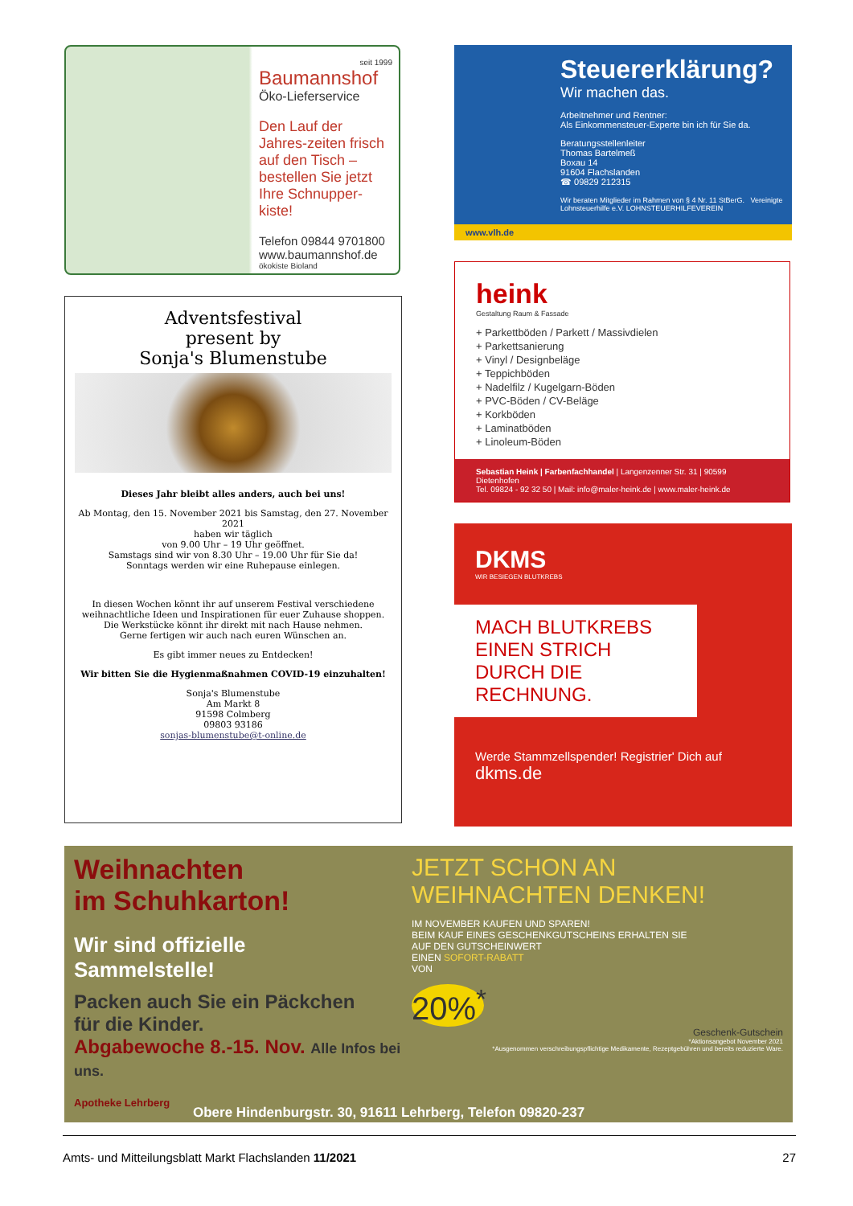seit 1999
Baumannshof
Öko-Lieferservice
Den Lauf der Jahres-zeiten frisch auf den Tisch – bestellen Sie jetzt Ihre Schnupper-kiste!
Telefon 09844 9701800
www.baumannshof.de
ökokiste Bioland
Adventsfestival
present by
Sonja's Blumenstube
Dieses Jahr bleibt alles anders, auch bei uns!
Ab Montag, den 15. November 2021 bis Samstag, den 27. November 2021
haben wir täglich
von 9.00 Uhr – 19 Uhr geöffnet.
Samstags sind wir von 8.30 Uhr – 19.00 Uhr für Sie da!
Sonntags werden wir eine Ruhepause einlegen.
In diesen Wochen könnt ihr auf unserem Festival verschiedene
weihnachtliche Ideen und Inspirationen für euer Zuhause shoppen.
Die Werkstücke könnt ihr direkt mit nach Hause nehmen.
Gerne fertigen wir auch nach euren Wünschen an.
Es gibt immer neues zu Entdecken!
Wir bitten Sie die Hygienmaßnahmen COVID-19 einzuhalten!
Sonja's Blumenstube
Am Markt 8
91598 Colmberg
09803 93186
sonjas-blumenstube@t-online.de
Steuererklärung?
Wir machen das.
Arbeitnehmer und Rentner:
Als Einkommensteuer-Experte bin ich für Sie da.
Beratungsstellenleiter
Thomas Bartelmeß
Boxau 14
91604 Flachslanden
☎ 09829 212315
Wir beraten Mitglieder im Rahmen von § 4 Nr. 11 StBerG. Vereinigte Lohnsteuerhilfe e.V. LOHNSTEUERHILFEVEREIN
www.vlh.de
heink
Gestaltung Raum & Fassade
+ Parkettböden / Parkett / Massivdielen
+ Parkettsanierung
+ Vinyl / Designbeläge
+ Teppichböden
+ Nadelfilz / Kugelgarn-Böden
+ PVC-Böden / CV-Beläge
+ Korkböden
+ Laminatböden
+ Linoleum-Böden
Sebastian Heink | Farbenfachhandel | Langenzenner Str. 31 | 90599 Dietenhofen
Tel. 09824 - 92 32 50 | Mail: info@maler-heink.de | www.maler-heink.de
DKMS
WIR BESIEGEN BLUTKREBS
MACH BLUTKREBS EINEN STRICH DURCH DIE RECHNUNG.
Werde Stammzellspender! Registrier' Dich auf
dkms.de
Weihnachten
im Schuhkarton!
Wir sind offizielle
Sammelstelle!
Packen auch Sie ein Päckchen
für die Kinder.
Abgabewoche 8.-15. Nov. Alle Infos bei uns.
Apotheke Lehrberg
JETZT SCHON AN WEIHNACHTEN DENKEN!
IM NOVEMBER KAUFEN UND SPAREN!
BEIM KAUF EINES GESCHENKGUTSCHEINS ERHALTEN SIE
AUF DEN GUTSCHEINWERT
EINEN SOFORT-RABATT
VON
20%<sup>*</sup>
Geschenk-Gutschein
*Aktionsangebot November 2021
*Ausgenommen verschreibungspflichtige Medikamente, Rezeptgebühren und bereits reduzierte Ware.
Obere Hindenburgstr. 30, 91611 Lehrberg, Telefon 09820-237
Amts- und Mitteilungsblatt Markt Flachslanden 11/2021 27